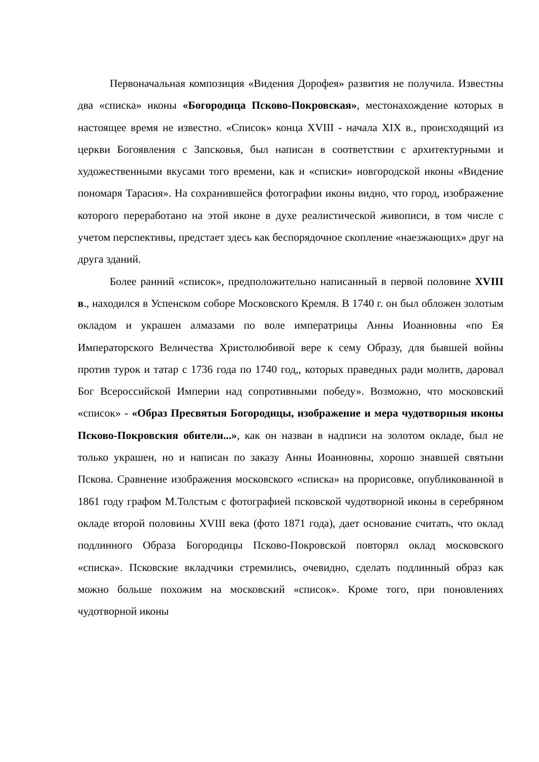Первоначальная композиция «Видения Дорофея» развития не получила. Известны два «списка» иконы «Богородица Псково-Покровская», местонахождение которых в настоящее время не известно. «Список» конца XVIII - начала XIX в., происходящий из церкви Богоявления с Запсковья, был написан в соответствии с архитектурными и художественными вкусами того времени, как и «списки» новгородской иконы «Видение пономаря Тарасия». На сохранившейся фотографии иконы видно, что город, изображение которого переработано на этой иконе в духе реалистической живописи, в том числе с учетом перспективы, предстает здесь как беспорядочное скопление «наезжающих» друг на друга зданий.
Более ранний «список», предположительно написанный в первой половине XVIII в., находился в Успенском соборе Московского Кремля. В 1740 г. он был обложен золотым окладом и украшен алмазами по воле императрицы Анны Иоанновны «по Ея Императорского Величества Христолюбивой вере к сему Образу, для бывшей войны против турок и татар с 1736 года по 1740 год,, которых праведных ради молитв, даровал Бог Всероссийской Империи над сопротивными победу». Возможно, что московский «список» - «Образ Пресвятыя Богородицы, изображение и мера чудотворныя иконы Псково-Покровския обители...», как он назван в надписи на золотом окладе, был не только украшен, но и написан по заказу Анны Иоанновны, хорошо знавшей святыни Пскова. Сравнение изображения московского «списка» на прорисовке, опубликованной в 1861 году графом М.Толстым с фотографией псковской чудотворной иконы в серебряном окладе второй половины XVIII века (фото 1871 года), дает основание считать, что оклад подлинного Образа Богородицы Псково-Покровской повторял оклад московского «списка». Псковские вкладчики стремились, очевидно, сделать подлинный образ как можно больше похожим на московский «список». Кроме того, при поновлениях чудотворной иконы